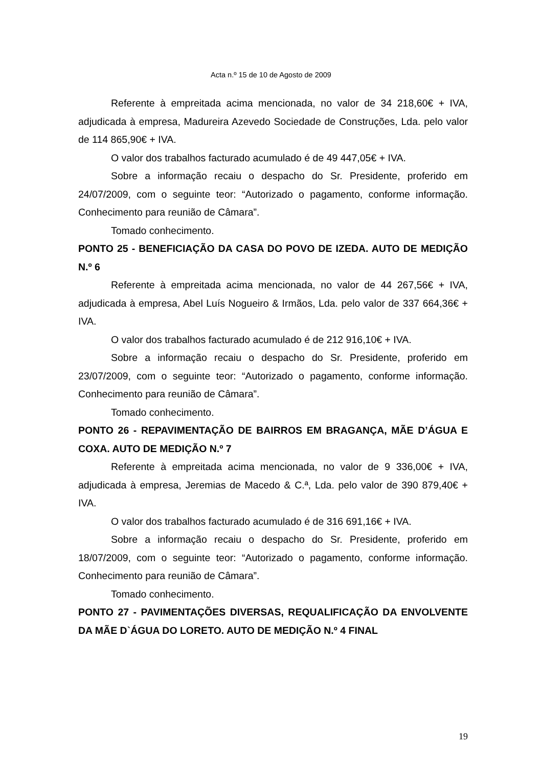Acta n.º 15 de 10 de Agosto de 2009
Referente à empreitada acima mencionada, no valor de 34 218,60€ + IVA, adjudicada à empresa, Madureira Azevedo Sociedade de Construções, Lda. pelo valor de 114 865,90€ + IVA.
O valor dos trabalhos facturado acumulado é de 49 447,05€ + IVA.
Sobre a informação recaiu o despacho do Sr. Presidente, proferido em 24/07/2009, com o seguinte teor: “Autorizado o pagamento, conforme informação. Conhecimento para reunião de Câmara”.
Tomado conhecimento.
PONTO 25 - BENEFICIAÇÃO DA CASA DO POVO DE IZEDA. AUTO DE MEDIÇÃO N.º 6
Referente à empreitada acima mencionada, no valor de 44 267,56€ + IVA, adjudicada à empresa, Abel Luís Nogueiro & Irmãos, Lda. pelo valor de 337 664,36€ + IVA.
O valor dos trabalhos facturado acumulado é de 212 916,10€ + IVA.
Sobre a informação recaiu o despacho do Sr. Presidente, proferido em 23/07/2009, com o seguinte teor: “Autorizado o pagamento, conforme informação. Conhecimento para reunião de Câmara”.
Tomado conhecimento.
PONTO 26 - REPAVIMENTAÇÃO DE BAIRROS EM BRAGANÇA, MÃE D’ÁGUA E COXA. AUTO DE MEDIÇÃO N.º 7
Referente à empreitada acima mencionada, no valor de 9 336,00€ + IVA, adjudicada à empresa, Jeremias de Macedo & C.ª, Lda. pelo valor de 390 879,40€ + IVA.
O valor dos trabalhos facturado acumulado é de 316 691,16€ + IVA.
Sobre a informação recaiu o despacho do Sr. Presidente, proferido em 18/07/2009, com o seguinte teor: “Autorizado o pagamento, conforme informação. Conhecimento para reunião de Câmara”.
Tomado conhecimento.
PONTO 27 - PAVIMENTAÇÕES DIVERSAS, REQUALIFICAÇÃO DA ENVOLVENTE DA MÃE D`ÁGUA DO LORETO. AUTO DE MEDIÇÃO N.º 4 FINAL
19